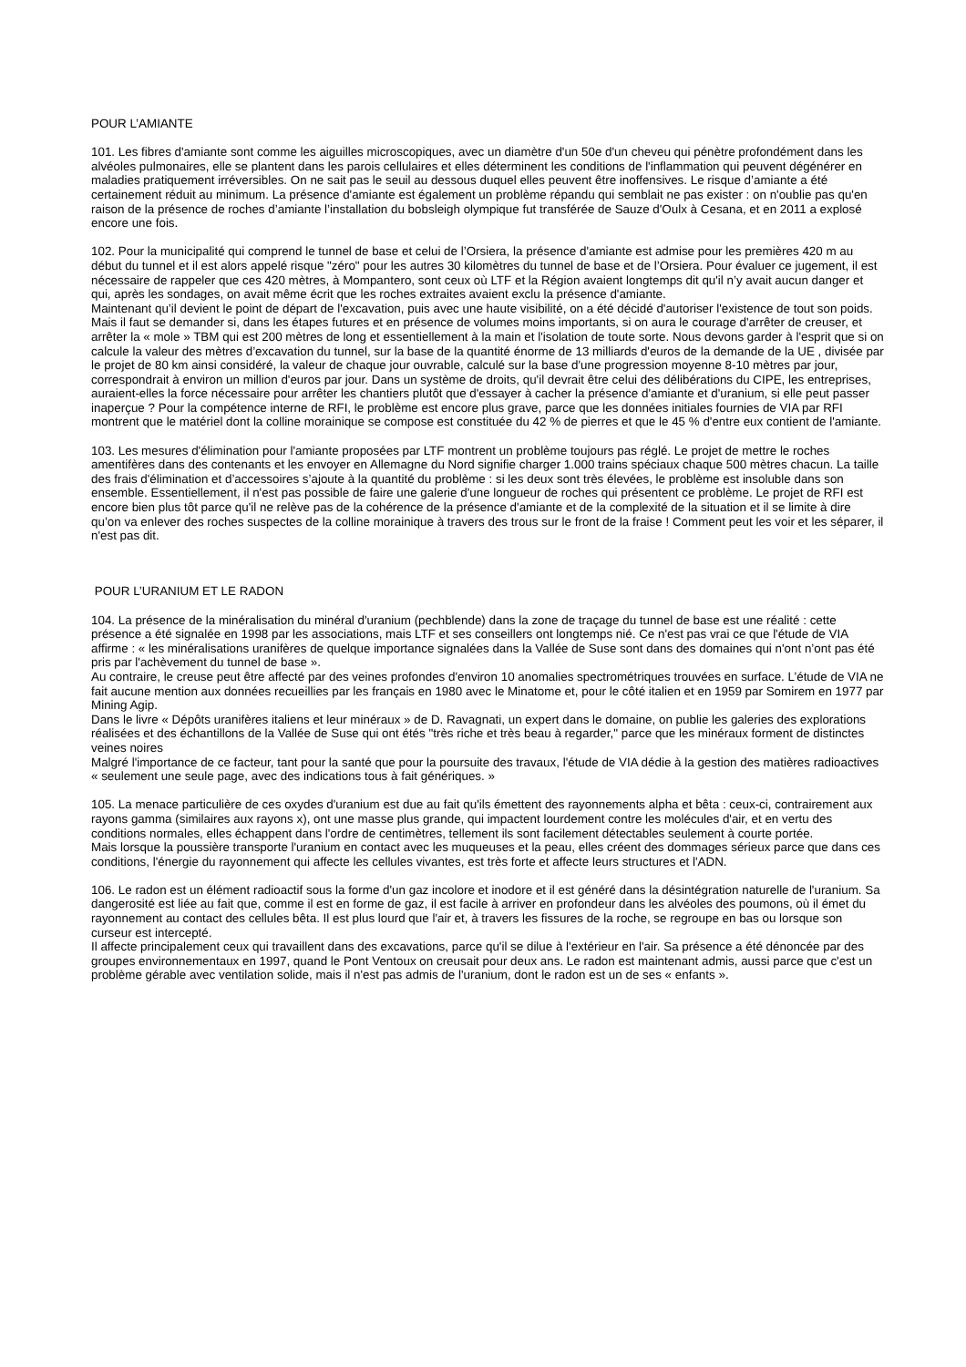POUR L’AMIANTE
101. Les fibres d'amiante sont comme les aiguilles microscopiques, avec un diamètre d'un 50e d'un cheveu qui pénètre profondément dans les alvéoles pulmonaires, elle se plantent dans les parois cellulaires et elles déterminent les conditions de l'inflammation qui peuvent dégénérer en maladies pratiquement irréversibles. On ne sait pas le seuil au dessous duquel elles peuvent être inoffensives. Le risque d’amiante a été certainement réduit au minimum. La présence d'amiante est également un problème répandu qui semblait ne pas exister : on n'oublie pas qu'en raison de la présence de roches d’amiante l’installation du bobsleigh olympique fut transférée de Sauze d'Oulx à Cesana, et en 2011 a explosé encore une fois.
102. Pour la municipalité qui comprend le tunnel de base et celui de l’Orsiera, la présence d'amiante est admise pour les premières 420 m au début du tunnel et il est alors appelé risque "zéro" pour les autres 30 kilomètres du tunnel de base et de l’Orsiera. Pour évaluer ce jugement, il est nécessaire de rappeler que ces 420 mètres, à Mompantero, sont ceux où LTF et la Région avaient longtemps dit qu'il n’y avait aucun danger et qui, après les sondages, on avait même écrit que les roches extraites avaient exclu la présence d'amiante.
Maintenant qu’il devient le point de départ de l'excavation, puis avec une haute visibilité, on a été décidé d'autoriser l'existence de tout son poids. Mais il faut se demander si, dans les étapes futures et en présence de volumes moins importants, si on aura le courage d'arrêter de creuser, et arrêter la « mole » TBM qui est 200 mètres de long et essentiellement à la main et l'isolation de toute sorte. Nous devons garder à l'esprit que si on calcule la valeur des mètres d’excavation du tunnel, sur la base de la quantité énorme de 13 milliards d'euros de la demande de la UE , divisée par le projet de 80 km ainsi considéré, la valeur de chaque jour ouvrable, calculé sur la base d'une progression moyenne 8-10 mètres par jour, correspondrait à environ un million d'euros par jour. Dans un système de droits, qu'il devrait être celui des délibérations du CIPE, les entreprises, auraient-elles la force nécessaire pour arrêter les chantiers plutôt que d'essayer à cacher la présence d'amiante et d'uranium, si elle peut passer inaperçue ? Pour la compétence interne de RFI, le problème est encore plus grave, parce que les données initiales fournies de VIA par RFI montrent que le matériel dont la colline morainique se compose est constituée du 42 % de pierres et que le 45 % d'entre eux contient de l'amiante.
103. Les mesures d'élimination pour l'amiante proposées par LTF montrent un problème toujours pas réglé. Le projet de mettre le roches amentifères dans des contenants et les envoyer en Allemagne du Nord signifie charger 1.000 trains spéciaux chaque 500 mètres chacun. La taille des frais d'élimination et d’accessoires s’ajoute à la quantité du problème : si les deux sont très élevées, le problème est insoluble dans son ensemble. Essentiellement, il n'est pas possible de faire une galerie d'une longueur de roches qui présentent ce problème. Le projet de RFI est encore bien plus tôt parce qu'il ne relève pas de la cohérence de la présence d'amiante et de la complexité de la situation et il se limite à dire qu’on va enlever des roches suspectes de la colline morainique à travers des trous sur le front de la fraise ! Comment peut les voir et les séparer, il n'est pas dit.
POUR L’URANIUM ET LE RADON
104. La présence de la minéralisation du minéral d'uranium (pechblende) dans la zone de traçage du tunnel de base est une réalité : cette présence a été signalée en 1998 par les associations, mais LTF et ses conseillers ont longtemps nié. Ce n'est pas vrai ce que l'étude de VIA affirme : « les minéralisations uranifères de quelque importance signalées dans la Vallée de Suse sont dans des domaines qui n'ont n’ont pas été pris par l'achèvement du tunnel de base ».
Au contraire, le creuse peut être affecté par des veines profondes d'environ 10 anomalies spectrométriques trouvées en surface. L’étude de VIA ne fait aucune mention aux données recueillies par les français en 1980 avec le Minatome et, pour le côté italien et en 1959 par Somirem en 1977 par Mining Agip.
Dans le livre « Dépôts uranifères italiens et leur minéraux » de D. Ravagnati, un expert dans le domaine, on publie les galeries des explorations réalisées et des échantillons de la Vallée de Suse qui ont étés "très riche et très beau à regarder," parce que les minéraux forment de distinctes veines noires
Malgré l'importance de ce facteur, tant pour la santé que pour la poursuite des travaux, l'étude de VIA dédie à la gestion des matières radioactives « seulement une seule page, avec des indications tous à fait génériques. »
105. La menace particulière de ces oxydes d'uranium est due au fait qu'ils émettent des rayonnements alpha et bêta : ceux-ci, contrairement aux rayons gamma (similaires aux rayons x), ont une masse plus grande, qui impactent lourdement contre les molécules d'air, et en vertu des conditions normales, elles échappent dans l'ordre de centimètres, tellement ils sont facilement détectables seulement à courte portée.
Mais lorsque la poussière transporte l'uranium en contact avec les muqueuses et la peau, elles créent des dommages sérieux parce que dans ces conditions, l'énergie du rayonnement qui affecte les cellules vivantes, est très forte et affecte leurs structures et l'ADN.
106. Le radon est un élément radioactif sous la forme d'un gaz incolore et inodore et il est généré dans la désintégration naturelle de l'uranium. Sa dangerosité est liée au fait que, comme il est en forme de gaz, il est facile à arriver en profondeur dans les alvéoles des poumons, où il émet du rayonnement au contact des cellules bêta. Il est plus lourd que l'air et, à travers les fissures de la roche, se regroupe en bas ou lorsque son curseur est intercepté.
Il affecte principalement ceux qui travaillent dans des excavations, parce qu'il se dilue à l'extérieur en l'air. Sa présence a été dénoncée par des groupes environnementaux en 1997, quand le Pont Ventoux on creusait pour deux ans. Le radon est maintenant admis, aussi parce que c'est un problème gérable avec ventilation solide, mais il n'est pas admis de l'uranium, dont le radon est un de ses « enfants ».